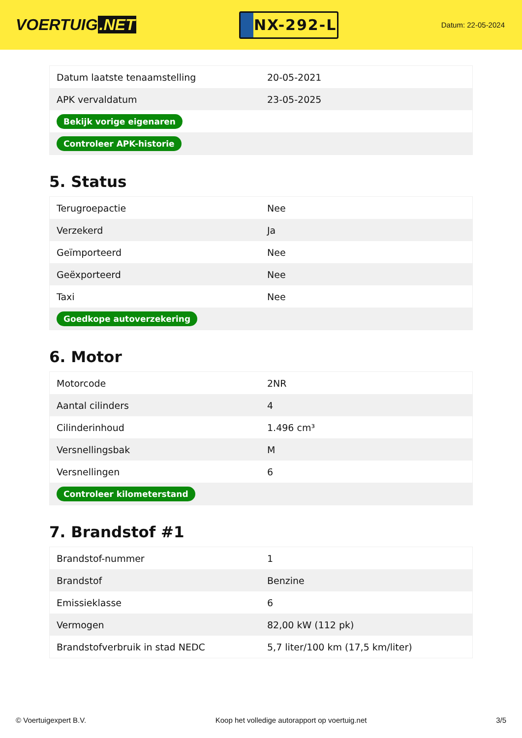VOERTUIG.NET
NX-292-L
Datum: 22-05-2024
| Datum laatste tenaamstelling | 20-05-2021 |
| APK vervaldatum | 23-05-2025 |
| Bekijk vorige eigenaren | |
| Controleer APK-historie | |
5. Status
| Terugroepactie | Nee |
| Verzekerd | Ja |
| Geïmporteerd | Nee |
| Geëxporteerd | Nee |
| Taxi | Nee |
| Goedkope autoverzekering | |
6. Motor
| Motorcode | 2NR |
| Aantal cilinders | 4 |
| Cilinderinhoud | 1.496 cm³ |
| Versnellingsbak | M |
| Versnellingen | 6 |
| Controleer kilometerstand | |
7. Brandstof #1
| Brandstof-nummer | 1 |
| Brandstof | Benzine |
| Emissieklasse | 6 |
| Vermogen | 82,00 kW (112 pk) |
| Brandstofverbruik in stad NEDC | 5,7 liter/100 km (17,5 km/liter) |
© Voertuigexpert B.V. Koop het volledige autorapport op voertuig.net 3/5